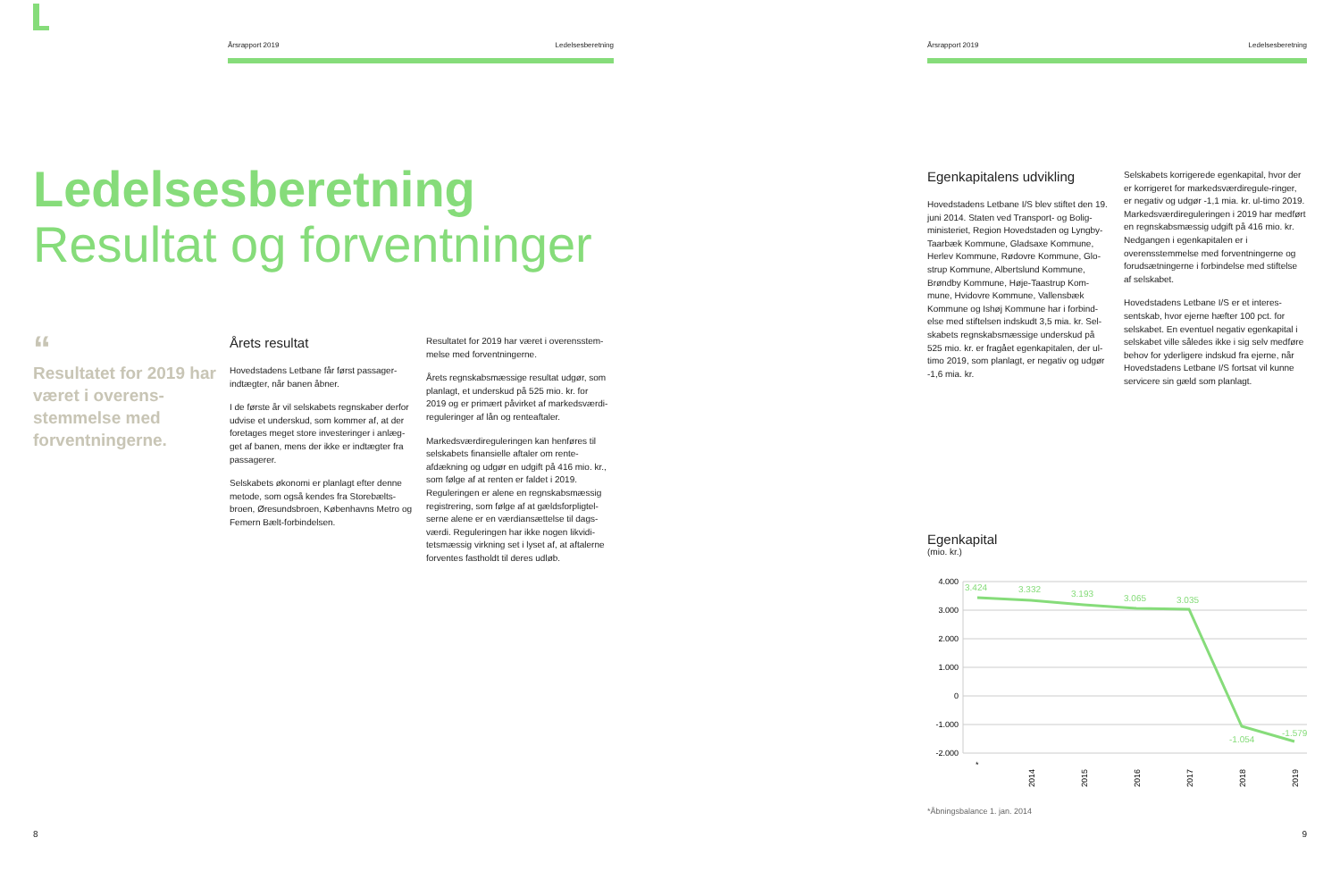Årsrapport 2019 Ledelsesberetning
Ledelsesberetning
Resultat og forventninger
“
Resultatet for 2019 har været i overens-stemmelse med forventningerne.
Årets resultat
Hovedstadens Letbane får først passager-indtægter, når banen åbner.
I de første år vil selskabets regnskaber derfor udvise et underskud, som kommer af, at der foretages meget store investeringer i anlæg-get af banen, mens der ikke er indtægter fra passagerer.
Selskabets økonomi er planlagt efter denne metode, som også kendes fra Storebælts-broen, Øresundsbroen, Københavns Metro og Femern Bælt-forbindelsen.
Resultatet for 2019 har været i overensstem-melse med forventningerne.
Årets regnskabsmæssige resultat udgør, som planlagt, et underskud på 525 mio. kr. for 2019 og er primært påvirket af markedsværdi-reguleringer af lån og renteaftaler.
Markedsværdireguleringen kan henføres til selskabets finansielle aftaler om rente-afdækning og udgør en udgift på 416 mio. kr., som følge af at renten er faldet i 2019. Reguleringen er alene en regnskabsmæssig registrering, som følge af at gældsforpligtel-serne alene er en værdiansættelse til dags-værdi. Reguleringen har ikke nogen likvidi-tetsmæssig virkning set i lyset af, at aftalerne forventes fastholdt til deres udløb.
8
Årsrapport 2019 Ledelsesberetning
Egenkapitalens udvikling
Hovedstadens Letbane I/S blev stiftet den 19. juni 2014. Staten ved Transport- og Bolig-ministeriet, Region Hovedstaden og Lyngby-Taarbæk Kommune, Gladsaxe Kommune, Herlev Kommune, Rødovre Kommune, Glo-strup Kommune, Albertslund Kommune, Brøndby Kommune, Høje-Taastrup Kom-mune, Hvidovre Kommune, Vallensbæk Kommune og Ishøj Kommune har i forbind-else med stiftelsen indskudt 3,5 mia. kr. Sel-skabets regnskabsmæssige underskud på 525 mio. kr. er fragået egenkapitalen, der ul-timo 2019, som planlagt, er negativ og udgør -1,6 mia. kr.
Selskabets korrigerede egenkapital, hvor der er korrigeret for markedsværdiregule-ringer, er negativ og udgør -1,1 mia. kr. ul-timo 2019. Markedsværdireguleringen i 2019 har medført en regnskabsmæssig udgift på 416 mio. kr. Nedgangen i egenkapitalen er i overensstemmelse med forventningerne og forudsætningerne i forbindelse med stiftelse af selskabet.
Hovedstadens Letbane I/S er et interes-sentskab, hvor ejerne hæfter 100 pct. for selskabet. En eventuel negativ egenkapital i selskabet ville således ikke i sig selv medføre behov for yderligere indskud fra ejerne, når Hovedstadens Letbane I/S fortsat vil kunne servicere sin gæld som planlagt.
Egenkapital
(mio. kr.)
4.000
3.000
2.000
1.000
0
-1.000
-2.000
3.424
3.332
3.193
3.065
3.035
-1.054
-1.579
*
2014
2015
2016
2017
2018
2019
*Åbningsbalance 1. jan. 2014
9